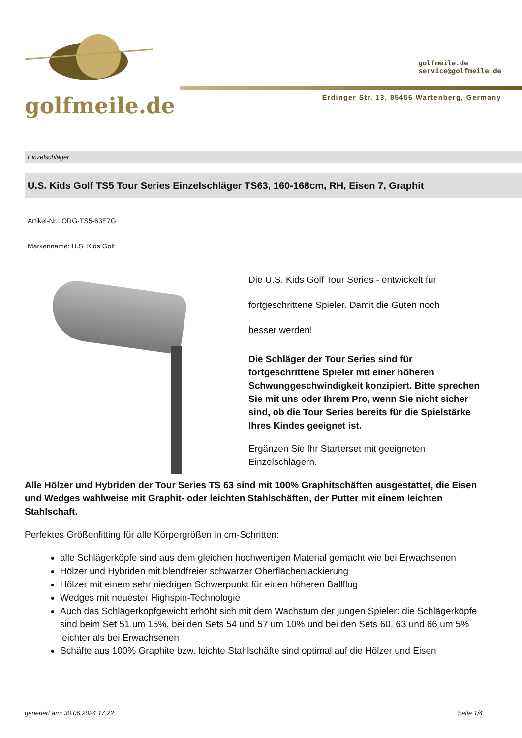golfmeile.de
golfmeile.de
service@golfmeile.de
Erdinger Str. 13, 85456 Wartenberg, Germany
Einzelschläger
U.S. Kids Golf TS5 Tour Series Einzelschläger TS63, 160-168cm, RH, Eisen 7, Graphit
Artikel-Nr.: ORG-TS5-63E7G
Markenname: U.S. Kids Golf
Die U.S. Kids Golf Tour Series - entwickelt für
fortgeschrittene Spieler. Damit die Guten noch
besser werden!
Die Schläger der Tour Series sind für fortgeschrittene Spieler mit einer höheren Schwunggeschwindigkeit konzipiert. Bitte sprechen Sie mit uns oder Ihrem Pro, wenn Sie nicht sicher sind, ob die Tour Series bereits für die Spielstärke Ihres Kindes geeignet ist.
Ergänzen Sie Ihr Starterset mit geeigneten Einzelschlägern.
Alle Hölzer und Hybriden der Tour Series TS 63 sind mit 100% Graphitschäften ausgestattet, die Eisen und Wedges wahlweise mit Graphit- oder leichten Stahlschäften, der Putter mit einem leichten Stahlschaft.
Perfektes Größenfitting für alle Körpergrößen in cm-Schritten:
alle Schlägerköpfe sind aus dem gleichen hochwertigen Material gemacht wie bei Erwachsenen
Hölzer und Hybriden mit blendfreier schwarzer Oberflächenlackierung
Hölzer mit einem sehr niedrigen Schwerpunkt für einen höheren Ballflug
Wedges mit neuester Highspin-Technologie
Auch das Schlägerkopfgewicht erhöht sich mit dem Wachstum der jungen Spieler: die Schlägerköpfe sind beim Set 51 um 15%, bei den Sets 54 und 57 um 10% und bei den Sets 60, 63 und 66 um 5% leichter als bei Erwachsenen
Schäfte aus 100% Graphite bzw. leichte Stahlschäfte sind optimal auf die Hölzer und Eisen
generiert am: 30.06.2024 17:22 Seite 1/4